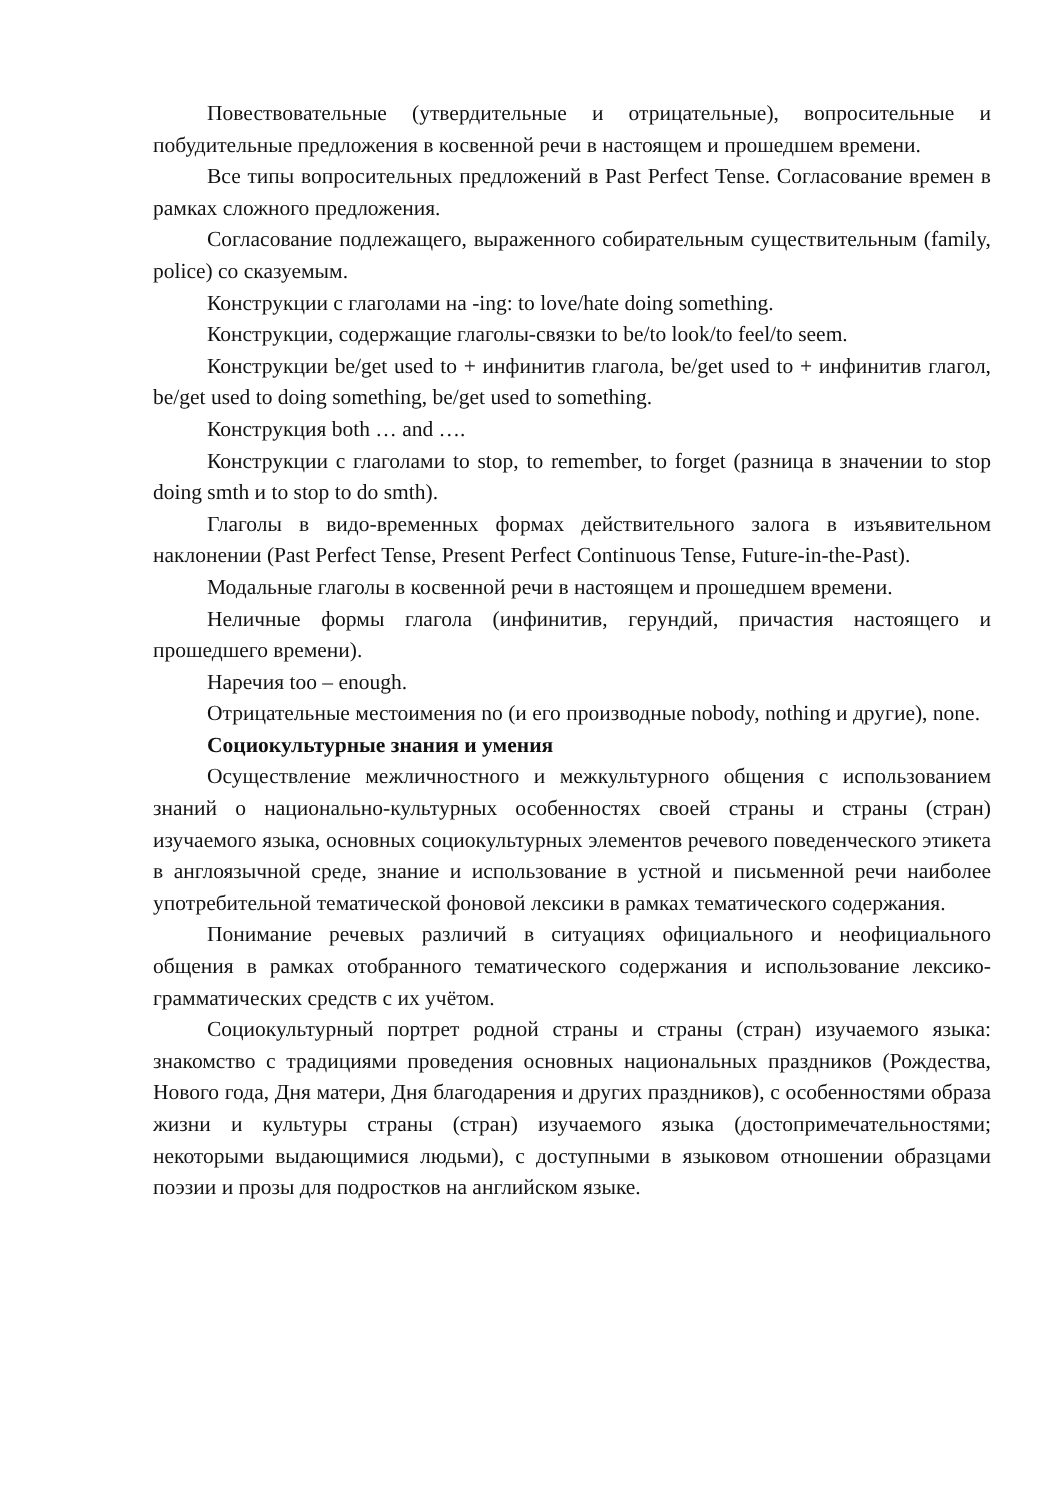Повествовательные (утвердительные и отрицательные), вопросительные и побудительные предложения в косвенной речи в настоящем и прошедшем времени.
Все типы вопросительных предложений в Past Perfect Tense. Согласование времен в рамках сложного предложения.
Согласование подлежащего, выраженного собирательным существительным (family, police) со сказуемым.
Конструкции с глаголами на -ing: to love/hate doing something.
Конструкции, содержащие глаголы-связки to be/to look/to feel/to seem.
Конструкции be/get used to + инфинитив глагола, be/get used to + инфинитив глагол, be/get used to doing something, be/get used to something.
Конструкция both … and ….
Конструкции с глаголами to stop, to remember, to forget (разница в значении to stop doing smth и to stop to do smth).
Глаголы в видо-временных формах действительного залога в изъявительном наклонении (Past Perfect Tense, Present Perfect Continuous Tense, Future-in-the-Past).
Модальные глаголы в косвенной речи в настоящем и прошедшем времени.
Неличные формы глагола (инфинитив, герундий, причастия настоящего и прошедшего времени).
Наречия too – enough.
Отрицательные местоимения no (и его производные nobody, nothing и другие), none.
Социокультурные знания и умения
Осуществление межличностного и межкультурного общения с использованием знаний о национально-культурных особенностях своей страны и страны (стран) изучаемого языка, основных социокультурных элементов речевого поведенческого этикета в англоязычной среде, знание и использование в устной и письменной речи наиболее употребительной тематической фоновой лексики в рамках тематического содержания.
Понимание речевых различий в ситуациях официального и неофициального общения в рамках отобранного тематического содержания и использование лексико-грамматических средств с их учётом.
Социокультурный портрет родной страны и страны (стран) изучаемого языка: знакомство с традициями проведения основных национальных праздников (Рождества, Нового года, Дня матери, Дня благодарения и других праздников), с особенностями образа жизни и культуры страны (стран) изучаемого языка (достопримечательностями; некоторыми выдающимися людьми), с доступными в языковом отношении образцами поэзии и прозы для подростков на английском языке.